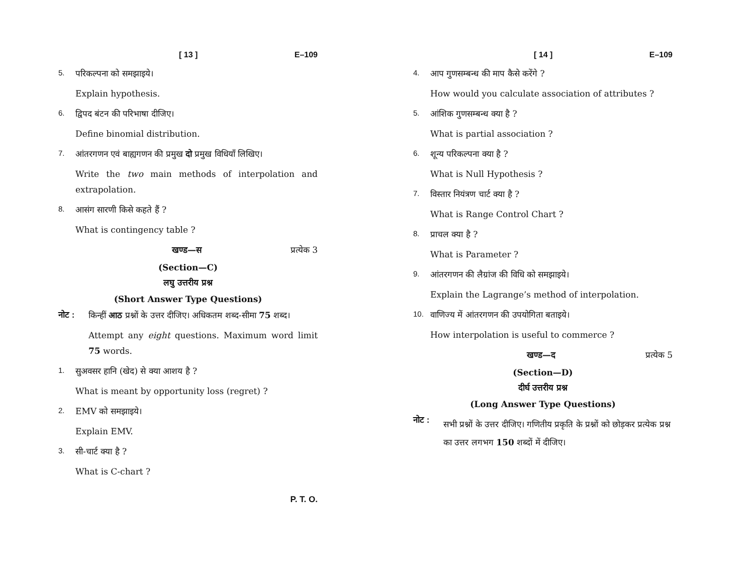[ 13 ] E–109
5. परिकल्पना को समझाइये।
Explain hypothesis.
6. द्विपद बंटन की परिभाषा दीजिए।
Define binomial distribution.
7. आंतरगणन एवं बाह्यगणन की प्रमुख दो प्रमुख विधियाँ लिखिए।
Write the two main methods of interpolation and extrapolation.
8. आसंग सारणी किसे कहते हैं ?
What is contingency table ?
खण्ड—स प्रत्येक 3
(Section—C)
लघु उत्तरीय प्रश्न
(Short Answer Type Questions)
नोट : किन्हीं आठ प्रश्नों के उत्तर दीजिए। अधिकतम शब्द-सीमा 75 शब्द।
Attempt any eight questions. Maximum word limit 75 words.
1. सुअवसर हानि (खेद) से क्या आशय है ?
What is meant by opportunity loss (regret) ?
2. EMV को समझाइये।
Explain EMV.
3. सी-चार्ट क्या है ?
What is C-chart ?
P. T. O.
[ 14 ] E–109
4. आप गुणसम्बन्ध की माप कैसे करेंगे ?
How would you calculate association of attributes ?
5. आंशिक गुणसम्बन्ध क्या है ?
What is partial association ?
6. शून्य परिकल्पना क्या है ?
What is Null Hypothesis ?
7. विस्तार नियंत्रण चार्ट क्या है ?
What is Range Control Chart ?
8. प्राचल क्या है ?
What is Parameter ?
9. आंतरगणन की लैग्रांज की विधि को समझाइये।
Explain the Lagrange’s method of interpolation.
10. वाणिज्य में आंतरगणन की उपयोगिता बताइये।
How interpolation is useful to commerce ?
खण्ड—द प्रत्येक 5
(Section—D)
दीर्घ उत्तरीय प्रश्न
(Long Answer Type Questions)
नोट : सभी प्रश्नों के उत्तर दीजिए। गणितीय प्रकृति के प्रश्नों को छोड़कर प्रत्येक प्रश्न का उत्तर लगभग 150 शब्दों में दीजिए।